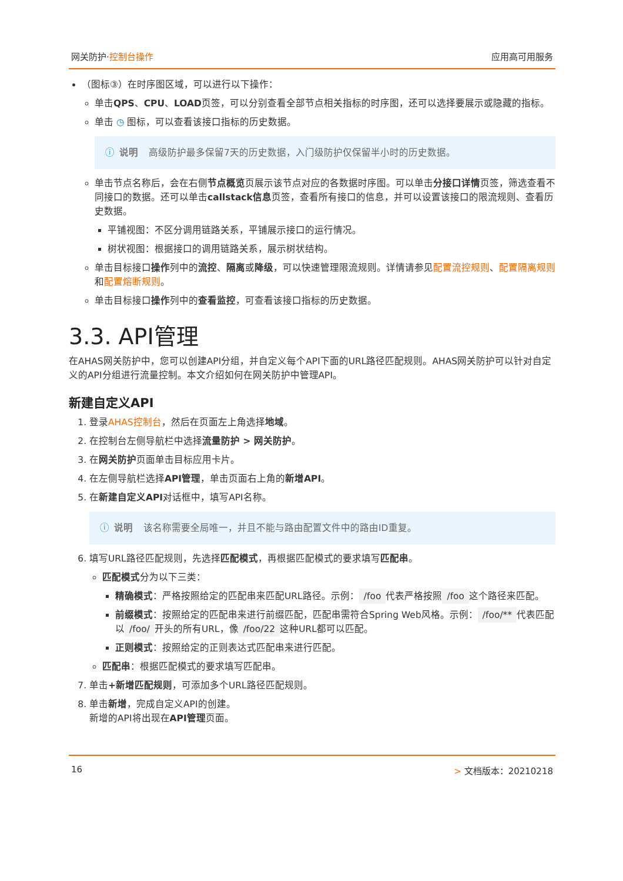网关防护·控制台操作 应用高可用服务
（图标③）在时序图区域，可以进行以下操作：
单击QPS、CPU、LOAD页签，可以分别查看全部节点相关指标的时序图，还可以选择要展示或隐藏的指标。
单击 ◷ 图标，可以查看该接口指标的历史数据。
ⓘ 说明 高级防护最多保留7天的历史数据，入门级防护仅保留半小时的历史数据。
单击节点名称后，会在右侧节点概览页展示该节点对应的各数据时序图。可以单击分接口详情页签，筛选查看不同接口的数据。还可以单击callstack信息页签，查看所有接口的信息，并可以设置该接口的限流规则、查看历史数据。
平铺视图：不区分调用链路关系，平铺展示接口的运行情况。
树状视图：根据接口的调用链路关系，展示树状结构。
单击目标接口操作列中的流控、隔离或降级，可以快速管理限流规则。详情请参见配置流控规则、配置隔离规则和配置熔断规则。
单击目标接口操作列中的查看监控，可查看该接口指标的历史数据。
3.3. API管理
在AHAS网关防护中，您可以创建API分组，并自定义每个API下面的URL路径匹配规则。AHAS网关防护可以针对自定义的API分组进行流量控制。本文介绍如何在网关防护中管理API。
新建自定义API
1. 登录AHAS控制台，然后在页面左上角选择地域。
2. 在控制台左侧导航栏中选择流量防护 > 网关防护。
3. 在网关防护页面单击目标应用卡片。
4. 在左侧导航栏选择API管理，单击页面右上角的新增API。
5. 在新建自定义API对话框中，填写API名称。
ⓘ 说明 该名称需要全局唯一，并且不能与路由配置文件中的路由ID重复。
6. 填写URL路径匹配规则，先选择匹配模式，再根据匹配模式的要求填写匹配串。
匹配模式分为以下三类：
精确模式：严格按照给定的匹配串来匹配URL路径。示例： /foo 代表严格按照 /foo 这个路径来匹配。
前缀模式：按照给定的匹配串来进行前缀匹配，匹配串需符合Spring Web风格。示例： /foo/** 代表匹配以 /foo/ 开头的所有URL，像 /foo/22 这种URL都可以匹配。
正则模式：按照给定的正则表达式匹配串来进行匹配。
匹配串：根据匹配模式的要求填写匹配串。
7. 单击+新增匹配规则，可添加多个URL路径匹配规则。
8. 单击新增，完成自定义API的创建。
新增的API将出现在API管理页面。
16 > 文档版本：20210218